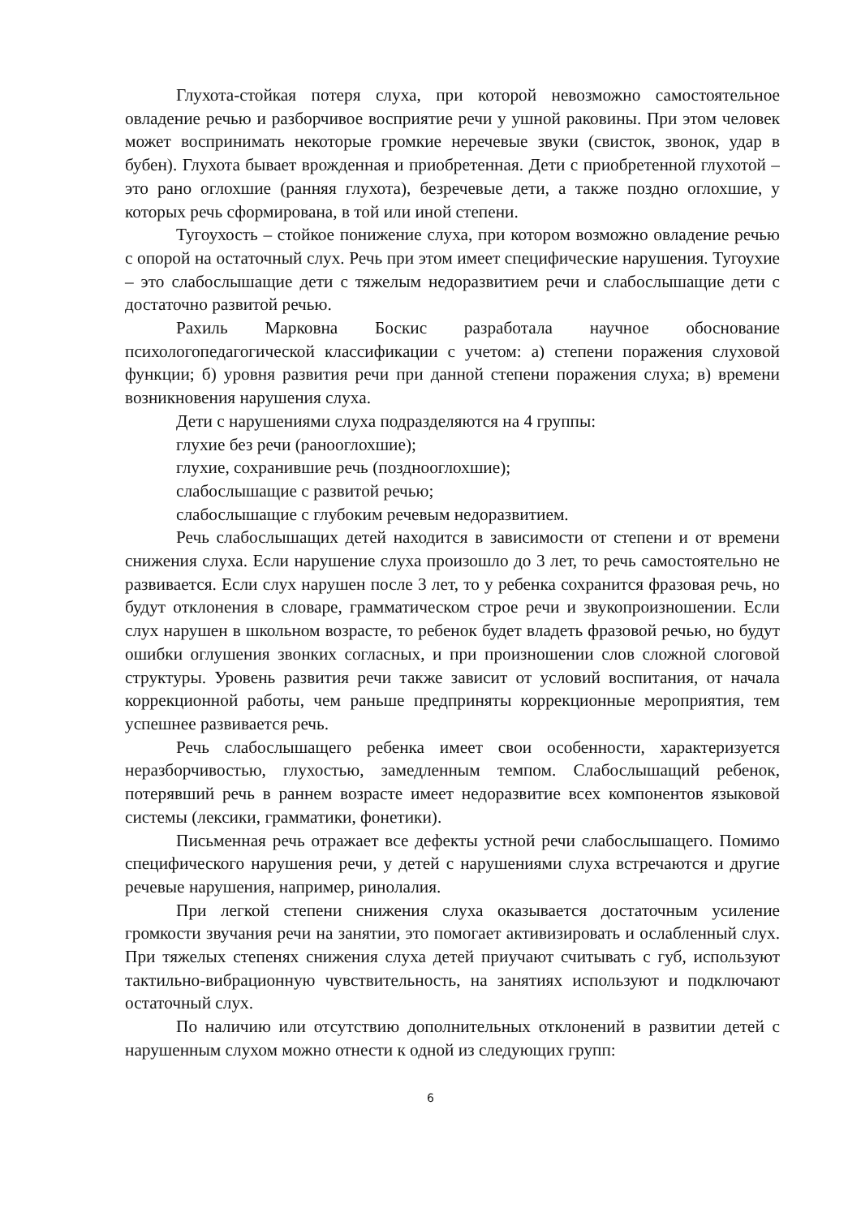Глухота-стойкая потеря слуха, при которой невозможно самостоятельное овладение речью и разборчивое восприятие речи у ушной раковины. При этом человек может воспринимать некоторые громкие неречевые звуки (свисток, звонок, удар в бубен). Глухота бывает врожденная и приобретенная. Дети с приобретенной глухотой – это рано оглохшие (ранняя глухота), безречевые дети, а также поздно оглохшие, у которых речь сформирована, в той или иной степени.
Тугоухость – стойкое понижение слуха, при котором возможно овладение речью с опорой на остаточный слух. Речь при этом имеет специфические нарушения. Тугоухие – это слабослышащие дети с тяжелым недоразвитием речи и слабослышащие дети с достаточно развитой речью.
Рахиль Марковна Боскис разработала научное обоснование психологопедагогической классификации с учетом: а) степени поражения слуховой функции; б) уровня развития речи при данной степени поражения слуха; в) времени возникновения нарушения слуха.
Дети с нарушениями слуха подразделяются на 4 группы:
глухие без речи (ранооглохшие);
глухие, сохранившие речь (позднооглохшие);
слабослышащие с развитой речью;
слабослышащие с глубоким речевым недоразвитием.
Речь слабослышащих детей находится в зависимости от степени и от времени снижения слуха. Если нарушение слуха произошло до 3 лет, то речь самостоятельно не развивается. Если слух нарушен после 3 лет, то у ребенка сохранится фразовая речь, но будут отклонения в словаре, грамматическом строе речи и звукопроизношении. Если слух нарушен в школьном возрасте, то ребенок будет владеть фразовой речью, но будут ошибки оглушения звонких согласных, и при произношении слов сложной слоговой структуры. Уровень развития речи также зависит от условий воспитания, от начала коррекционной работы, чем раньше предприняты коррекционные мероприятия, тем успешнее развивается речь.
Речь слабослышащего ребенка имеет свои особенности, характеризуется неразборчивостью, глухостью, замедленным темпом. Слабослышащий ребенок, потерявший речь в раннем возрасте имеет недоразвитие всех компонентов языковой системы (лексики, грамматики, фонетики).
Письменная речь отражает все дефекты устной речи слабослышащего. Помимо специфического нарушения речи, у детей с нарушениями слуха встречаются и другие речевые нарушения, например, ринолалия.
При легкой степени снижения слуха оказывается достаточным усиление громкости звучания речи на занятии, это помогает активизировать и ослабленный слух. При тяжелых степенях снижения слуха детей приучают считывать с губ, используют тактильно-вибрационную чувствительность, на занятиях используют и подключают остаточный слух.
По наличию или отсутствию дополнительных отклонений в развитии детей с нарушенным слухом можно отнести к одной из следующих групп:
6